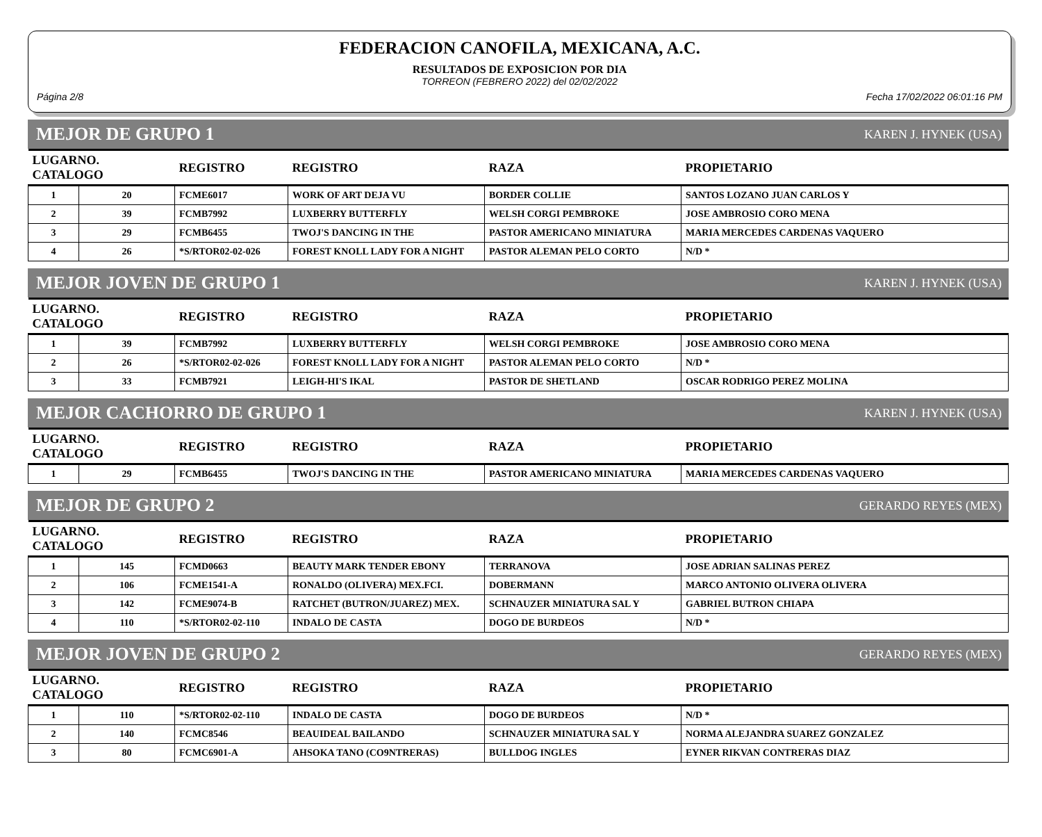FEDERACION CANOFILA, MEXICANA, A.C.
RESULTADOS DE EXPOSICION POR DIA
TORREON (FEBRERO 2022) del 02/02/2022
Página 2/8 Fecha 17/02/2022 06:01:16 PM
MEJOR DE GRUPO 1 KAREN J. HYNEK (USA)
| LUGARNO. CATALOGO | | REGISTRO | REGISTRO | RAZA | PROPIETARIO |
| --- | --- | --- | --- | --- | --- |
| 1 | 20 | FCME6017 | WORK OF ART DEJA VU | BORDER COLLIE | SANTOS LOZANO JUAN CARLOS Y |
| 2 | 39 | FCMB7992 | LUXBERRY BUTTERFLY | WELSH CORGI PEMBROKE | JOSE AMBROSIO CORO MENA |
| 3 | 29 | FCMB6455 | TWOJ'S DANCING IN THE | PASTOR AMERICANO MINIATURA | MARIA MERCEDES CARDENAS VAQUERO |
| 4 | 26 | *S/RTOR02-02-026 | FOREST KNOLL LADY FOR A NIGHT | PASTOR ALEMAN PELO CORTO | N/D * |
MEJOR JOVEN DE GRUPO 1 KAREN J. HYNEK (USA)
| LUGARNO. CATALOGO | | REGISTRO | REGISTRO | RAZA | PROPIETARIO |
| --- | --- | --- | --- | --- | --- |
| 1 | 39 | FCMB7992 | LUXBERRY BUTTERFLY | WELSH CORGI PEMBROKE | JOSE AMBROSIO CORO MENA |
| 2 | 26 | *S/RTOR02-02-026 | FOREST KNOLL LADY FOR A NIGHT | PASTOR ALEMAN PELO CORTO | N/D * |
| 3 | 33 | FCMB7921 | LEIGH-HI'S IKAL | PASTOR DE SHETLAND | OSCAR RODRIGO PEREZ MOLINA |
MEJOR CACHORRO DE GRUPO 1 KAREN J. HYNEK (USA)
| LUGARNO. CATALOGO | | REGISTRO | REGISTRO | RAZA | PROPIETARIO |
| --- | --- | --- | --- | --- | --- |
| 1 | 29 | FCMB6455 | TWOJ'S DANCING IN THE | PASTOR AMERICANO MINIATURA | MARIA MERCEDES CARDENAS VAQUERO |
MEJOR DE GRUPO 2 GERARDO REYES (MEX)
| LUGARNO. CATALOGO | | REGISTRO | REGISTRO | RAZA | PROPIETARIO |
| --- | --- | --- | --- | --- | --- |
| 1 | 145 | FCMD0663 | BEAUTY MARK TENDER EBONY | TERRANOVA | JOSE ADRIAN SALINAS PEREZ |
| 2 | 106 | FCME1541-A | RONALDO (OLIVERA) MEX.FCI. | DOBERMANN | MARCO ANTONIO OLIVERA OLIVERA |
| 3 | 142 | FCME9074-B | RATCHET (BUTRON/JUAREZ) MEX. | SCHNAUZER MINIATURA SAL Y | GABRIEL BUTRON CHIAPA |
| 4 | 110 | *S/RTOR02-02-110 | INDALO DE CASTA | DOGO DE BURDEOS | N/D * |
MEJOR JOVEN DE GRUPO 2 GERARDO REYES (MEX)
| LUGARNO. CATALOGO | | REGISTRO | REGISTRO | RAZA | PROPIETARIO |
| --- | --- | --- | --- | --- | --- |
| 1 | 110 | *S/RTOR02-02-110 | INDALO DE CASTA | DOGO DE BURDEOS | N/D * |
| 2 | 140 | FCMC8546 | BEAUIDEAL BAILANDO | SCHNAUZER MINIATURA SAL Y | NORMA ALEJANDRA SUAREZ GONZALEZ |
| 3 | 80 | FCMC6901-A | AHSOKA TANO (CO9NTRERAS) | BULLDOG INGLES | EYNER RIKVAN CONTRERAS DIAZ |